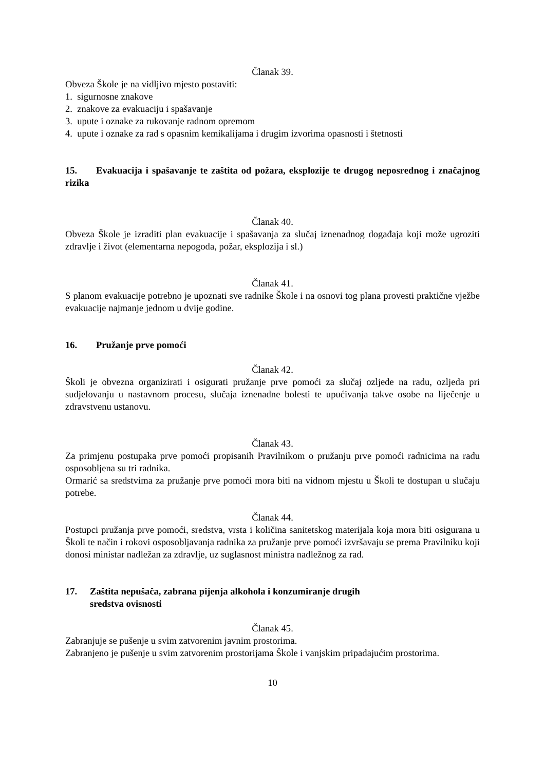Članak 39.
Obveza Škole je na vidljivo mjesto postaviti:
1. sigurnosne znakove
2. znakove za evakuaciju i spašavanje
3. upute i oznake za rukovanje radnom opremom
4. upute i oznake za rad s opasnim kemikalijama i drugim izvorima opasnosti i štetnosti
15. Evakuacija i spašavanje te zaštita od požara, eksplozije te drugog neposrednog i značajnog rizika
Članak 40.
Obveza Škole je izraditi plan evakuacije i spašavanja za slučaj iznenadnog događaja koji može ugroziti zdravlje i život (elementarna nepogoda, požar, eksplozija i sl.)
Članak 41.
S planom evakuacije potrebno je upoznati sve radnike Škole i na osnovi tog plana provesti praktične vježbe evakuacije najmanje jednom u dvije godine.
16. Pružanje prve pomoći
Članak 42.
Školi je obvezna organizirati i osigurati pružanje prve pomoći za slučaj ozljede na radu, ozljeda pri sudjelovanju u nastavnom procesu, slučaja iznenadne bolesti te upućivanja takve osobe na liječenje u zdravstvenu ustanovu.
Članak 43.
Za primjenu postupaka prve pomoći propisanih Pravilnikom o pružanju prve pomoći radnicima na radu osposobljena su tri radnika.
Ormarić sa sredstvima za pružanje prve pomoći mora biti na vidnom mjestu u Školi te dostupan u slučaju potrebe.
Članak 44.
Postupci pružanja prve pomoći, sredstva, vrsta i količina sanitetskog materijala koja mora biti osigurana u Školi te način i rokovi osposobljavanja radnika za pružanje prve pomoći izvršavaju se prema Pravilniku koji donosi ministar nadležan za zdravlje, uz suglasnost ministra nadležnog za rad.
17. Zaštita nepušača, zabrana pijenja alkohola i konzumiranje drugih
sredstva ovisnosti
Članak 45.
Zabranjuje se pušenje u svim zatvorenim javnim prostorima.
Zabranjeno je pušenje u svim zatvorenim prostorijama Škole i vanjskim pripadajućim prostorima.
10